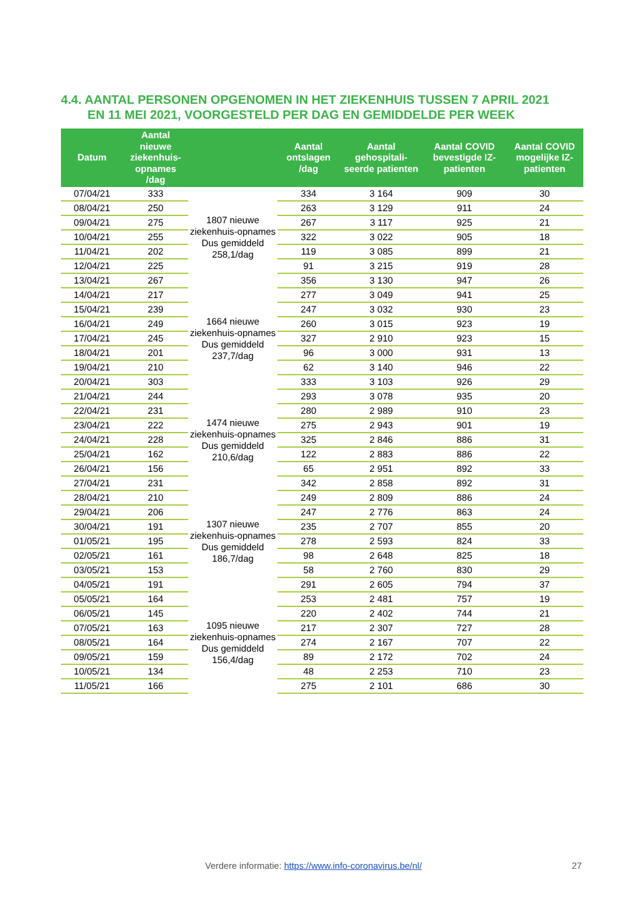4.4. AANTAL PERSONEN OPGENOMEN IN HET ZIEKENHUIS TUSSEN 7 APRIL 2021
EN 11 MEI 2021, VOORGESTELD PER DAG EN GEMIDDELDE PER WEEK
| Datum | Aantal nieuwe ziekenhuis-opnames /dag | | Aantal ontslagen /dag | Aantal gehospitali-seerde patienten | Aantal COVID bevestigde IZ-patienten | Aantal COVID mogelijke IZ-patienten |
| --- | --- | --- | --- | --- | --- | --- |
| 07/04/21 | 333 | 1807 nieuwe ziekenhuis-opnames Dus gemiddeld 258,1/dag | 334 | 3 164 | 909 | 30 |
| 08/04/21 | 250 | | 263 | 3 129 | 911 | 24 |
| 09/04/21 | 275 | | 267 | 3 117 | 925 | 21 |
| 10/04/21 | 255 | | 322 | 3 022 | 905 | 18 |
| 11/04/21 | 202 | | 119 | 3 085 | 899 | 21 |
| 12/04/21 | 225 | | 91 | 3 215 | 919 | 28 |
| 13/04/21 | 267 | | 356 | 3 130 | 947 | 26 |
| 14/04/21 | 217 | 1664 nieuwe ziekenhuis-opnames Dus gemiddeld 237,7/dag | 277 | 3 049 | 941 | 25 |
| 15/04/21 | 239 | | 247 | 3 032 | 930 | 23 |
| 16/04/21 | 249 | | 260 | 3 015 | 923 | 19 |
| 17/04/21 | 245 | | 327 | 2 910 | 923 | 15 |
| 18/04/21 | 201 | | 96 | 3 000 | 931 | 13 |
| 19/04/21 | 210 | | 62 | 3 140 | 946 | 22 |
| 20/04/21 | 303 | | 333 | 3 103 | 926 | 29 |
| 21/04/21 | 244 | 1474 nieuwe ziekenhuis-opnames Dus gemiddeld 210,6/dag | 293 | 3 078 | 935 | 20 |
| 22/04/21 | 231 | | 280 | 2 989 | 910 | 23 |
| 23/04/21 | 222 | | 275 | 2 943 | 901 | 19 |
| 24/04/21 | 228 | | 325 | 2 846 | 886 | 31 |
| 25/04/21 | 162 | | 122 | 2 883 | 886 | 22 |
| 26/04/21 | 156 | | 65 | 2 951 | 892 | 33 |
| 27/04/21 | 231 | | 342 | 2 858 | 892 | 31 |
| 28/04/21 | 210 | 1307 nieuwe ziekenhuis-opnames Dus gemiddeld 186,7/dag | 249 | 2 809 | 886 | 24 |
| 29/04/21 | 206 | | 247 | 2 776 | 863 | 24 |
| 30/04/21 | 191 | | 235 | 2 707 | 855 | 20 |
| 01/05/21 | 195 | | 278 | 2 593 | 824 | 33 |
| 02/05/21 | 161 | | 98 | 2 648 | 825 | 18 |
| 03/05/21 | 153 | | 58 | 2 760 | 830 | 29 |
| 04/05/21 | 191 | | 291 | 2 605 | 794 | 37 |
| 05/05/21 | 164 | 1095 nieuwe ziekenhuis-opnames Dus gemiddeld 156,4/dag | 253 | 2 481 | 757 | 19 |
| 06/05/21 | 145 | | 220 | 2 402 | 744 | 21 |
| 07/05/21 | 163 | | 217 | 2 307 | 727 | 28 |
| 08/05/21 | 164 | | 274 | 2 167 | 707 | 22 |
| 09/05/21 | 159 | | 89 | 2 172 | 702 | 24 |
| 10/05/21 | 134 | | 48 | 2 253 | 710 | 23 |
| 11/05/21 | 166 | | 275 | 2 101 | 686 | 30 |
Verdere informatie: https://www.info-coronavirus.be/nl/ 27